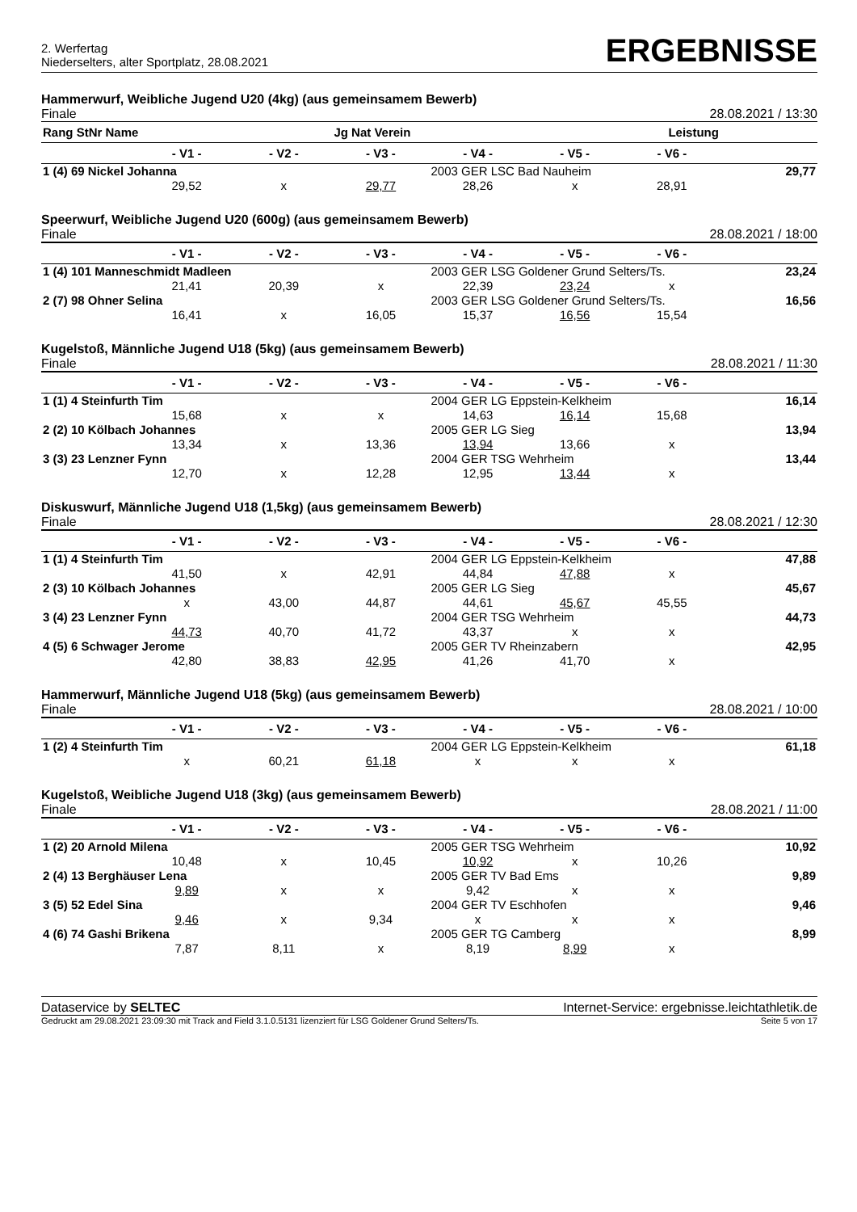2. Werfertag
Niederselters, alter Sportplatz, 28.08.2021
ERGEBNISSE
Hammerwurf, Weibliche Jugend U20 (4kg) (aus gemeinsamem Bewerb)
Finale 28.08.2021 / 13:30
| Rang StNr Name | | | Jg Nat Verein | | | Leistung | |
| --- | --- | --- | --- | --- | --- | --- | --- |
| | - V1 - | - V2 - | - V3 - | - V4 - | - V5 - | - V6 - | |
| 1 (4) 69 Nickel Johanna | | | | 2003 GER LSC Bad Nauheim | | | 29,77 |
| | 29,52 | x | 29,77 | 28,26 | x | 28,91 | |
Speerwurf, Weibliche Jugend U20 (600g) (aus gemeinsamem Bewerb)
Finale 28.08.2021 / 18:00
| | - V1 - | - V2 - | - V3 - | - V4 - | - V5 - | - V6 - | |
| --- | --- | --- | --- | --- | --- | --- | --- |
| 1 (4) 101 Manneschmidt Madleen | | | | 2003 GER LSG Goldener Grund Selters/Ts. | | | 23,24 |
| | 21,41 | 20,39 | x | 22,39 | 23,24 | x | |
| 2 (7) 98 Ohner Selina | | | | 2003 GER LSG Goldener Grund Selters/Ts. | | | 16,56 |
| | 16,41 | x | 16,05 | 15,37 | 16,56 | 15,54 | |
Kugelstoß, Männliche Jugend U18 (5kg) (aus gemeinsamem Bewerb)
Finale 28.08.2021 / 11:30
| | - V1 - | - V2 - | - V3 - | - V4 - | - V5 - | - V6 - | |
| --- | --- | --- | --- | --- | --- | --- | --- |
| 1 (1) 4 Steinfurth Tim | | | | 2004 GER LG Eppstein-Kelkheim | | | 16,14 |
| | 15,68 | x | x | 14,63 | 16,14 | 15,68 | |
| 2 (2) 10 Kölbach Johannes | | | | 2005 GER LG Sieg | | | 13,94 |
| | 13,34 | x | 13,36 | 13,94 | 13,66 | x | |
| 3 (3) 23 Lenzner Fynn | | | | 2004 GER TSG Wehrheim | | | 13,44 |
| | 12,70 | x | 12,28 | 12,95 | 13,44 | x | |
Diskuswurf, Männliche Jugend U18 (1,5kg) (aus gemeinsamem Bewerb)
Finale 28.08.2021 / 12:30
| | - V1 - | - V2 - | - V3 - | - V4 - | - V5 - | - V6 - | |
| --- | --- | --- | --- | --- | --- | --- | --- |
| 1 (1) 4 Steinfurth Tim | | | | 2004 GER LG Eppstein-Kelkheim | | | 47,88 |
| | 41,50 | x | 42,91 | 44,84 | 47,88 | x | |
| 2 (3) 10 Kölbach Johannes | | | | 2005 GER LG Sieg | | | 45,67 |
| | x | 43,00 | 44,87 | 44,61 | 45,67 | 45,55 | |
| 3 (4) 23 Lenzner Fynn | | | | 2004 GER TSG Wehrheim | | | 44,73 |
| | 44,73 | 40,70 | 41,72 | 43,37 | x | x | |
| 4 (5) 6 Schwager Jerome | | | | 2005 GER TV Rheinzabern | | | 42,95 |
| | 42,80 | 38,83 | 42,95 | 41,26 | 41,70 | x | |
Hammerwurf, Männliche Jugend U18 (5kg) (aus gemeinsamem Bewerb)
Finale 28.08.2021 / 10:00
| | - V1 - | - V2 - | - V3 - | - V4 - | - V5 - | - V6 - | |
| --- | --- | --- | --- | --- | --- | --- | --- |
| 1 (2) 4 Steinfurth Tim | | | | 2004 GER LG Eppstein-Kelkheim | | | 61,18 |
| | x | 60,21 | 61,18 | x | x | x | |
Kugelstoß, Weibliche Jugend U18 (3kg) (aus gemeinsamem Bewerb)
Finale 28.08.2021 / 11:00
| | - V1 - | - V2 - | - V3 - | - V4 - | - V5 - | - V6 - | |
| --- | --- | --- | --- | --- | --- | --- | --- |
| 1 (2) 20 Arnold Milena | | | | 2005 GER TSG Wehrheim | | | 10,92 |
| | 10,48 | x | 10,45 | 10,92 | x | 10,26 | |
| 2 (4) 13 Berghäuser Lena | | | | 2005 GER TV Bad Ems | | | 9,89 |
| | 9,89 | x | x | 9,42 | x | x | |
| 3 (5) 52 Edel Sina | | | | 2004 GER TV Eschhofen | | | 9,46 |
| | 9,46 | x | 9,34 | x | x | x | |
| 4 (6) 74 Gashi Brikena | | | | 2005 GER TG Camberg | | | 8,99 |
| | 7,87 | 8,11 | x | 8,19 | 8,99 | x | |
Dataservice by SELTEC Internet-Service: ergebnisse.leichtathletik.de
Gedruckt am 29.08.2021 23:09:30 mit Track and Field 3.1.0.5131 lizenziert für LSG Goldener Grund Selters/Ts. Seite 5 von 17